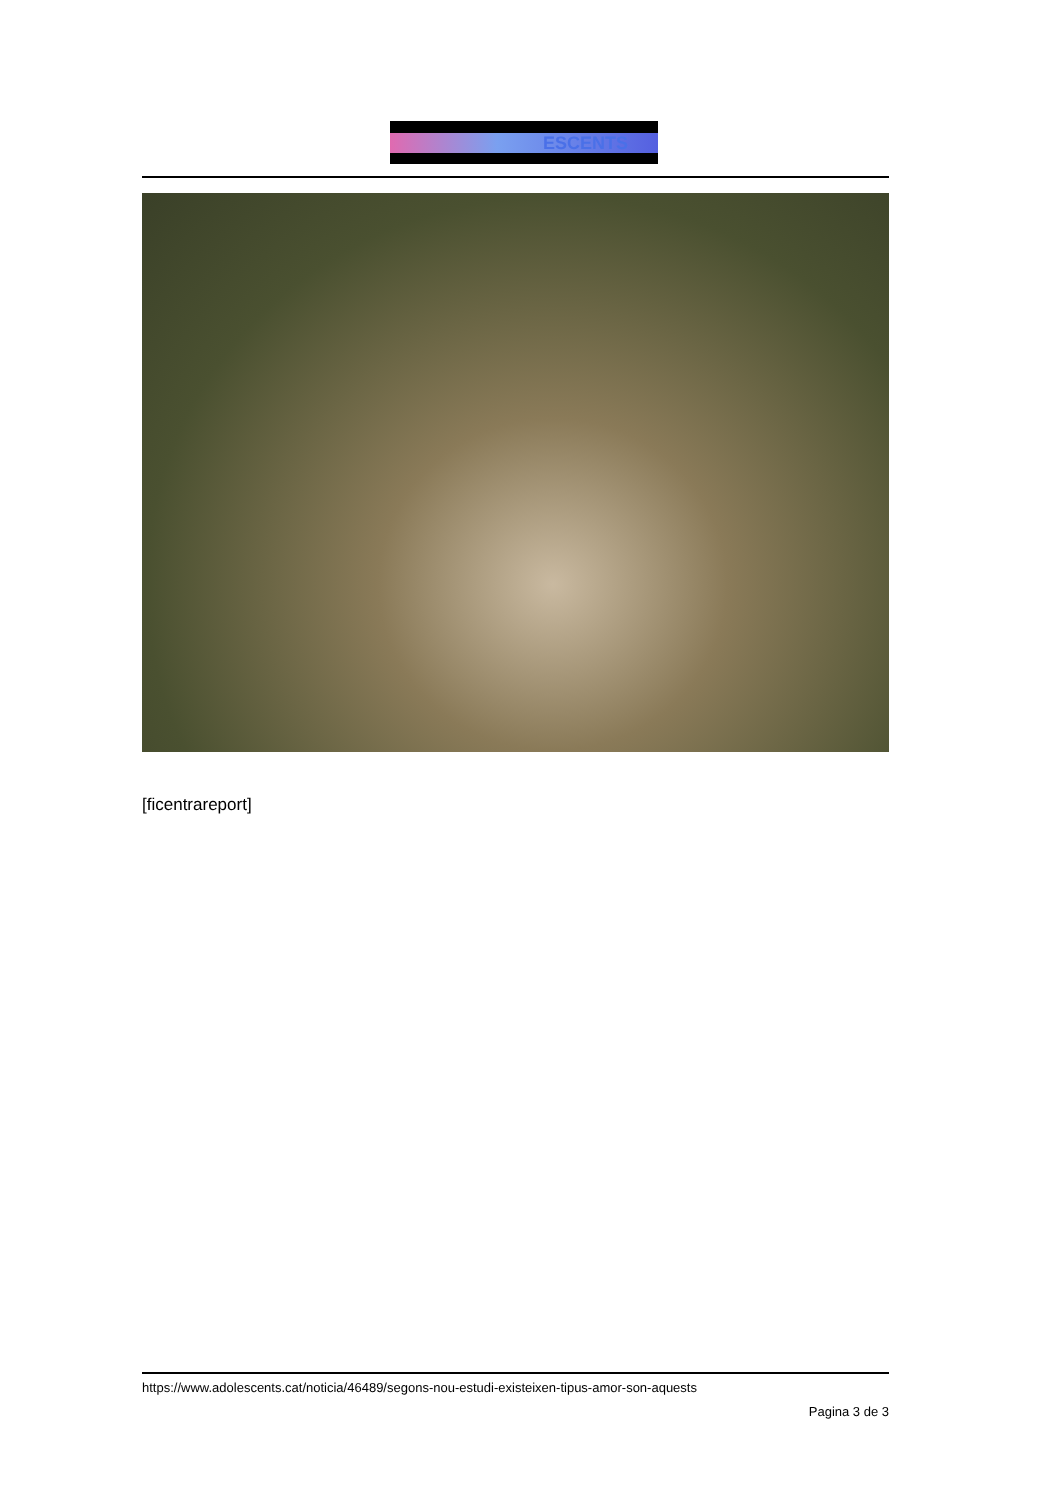ESCENTS
[ficentrareport]
https://www.adolescents.cat/noticia/46489/segons-nou-estudi-existeixen-tipus-amor-son-aquests
Pagina 3 de 3